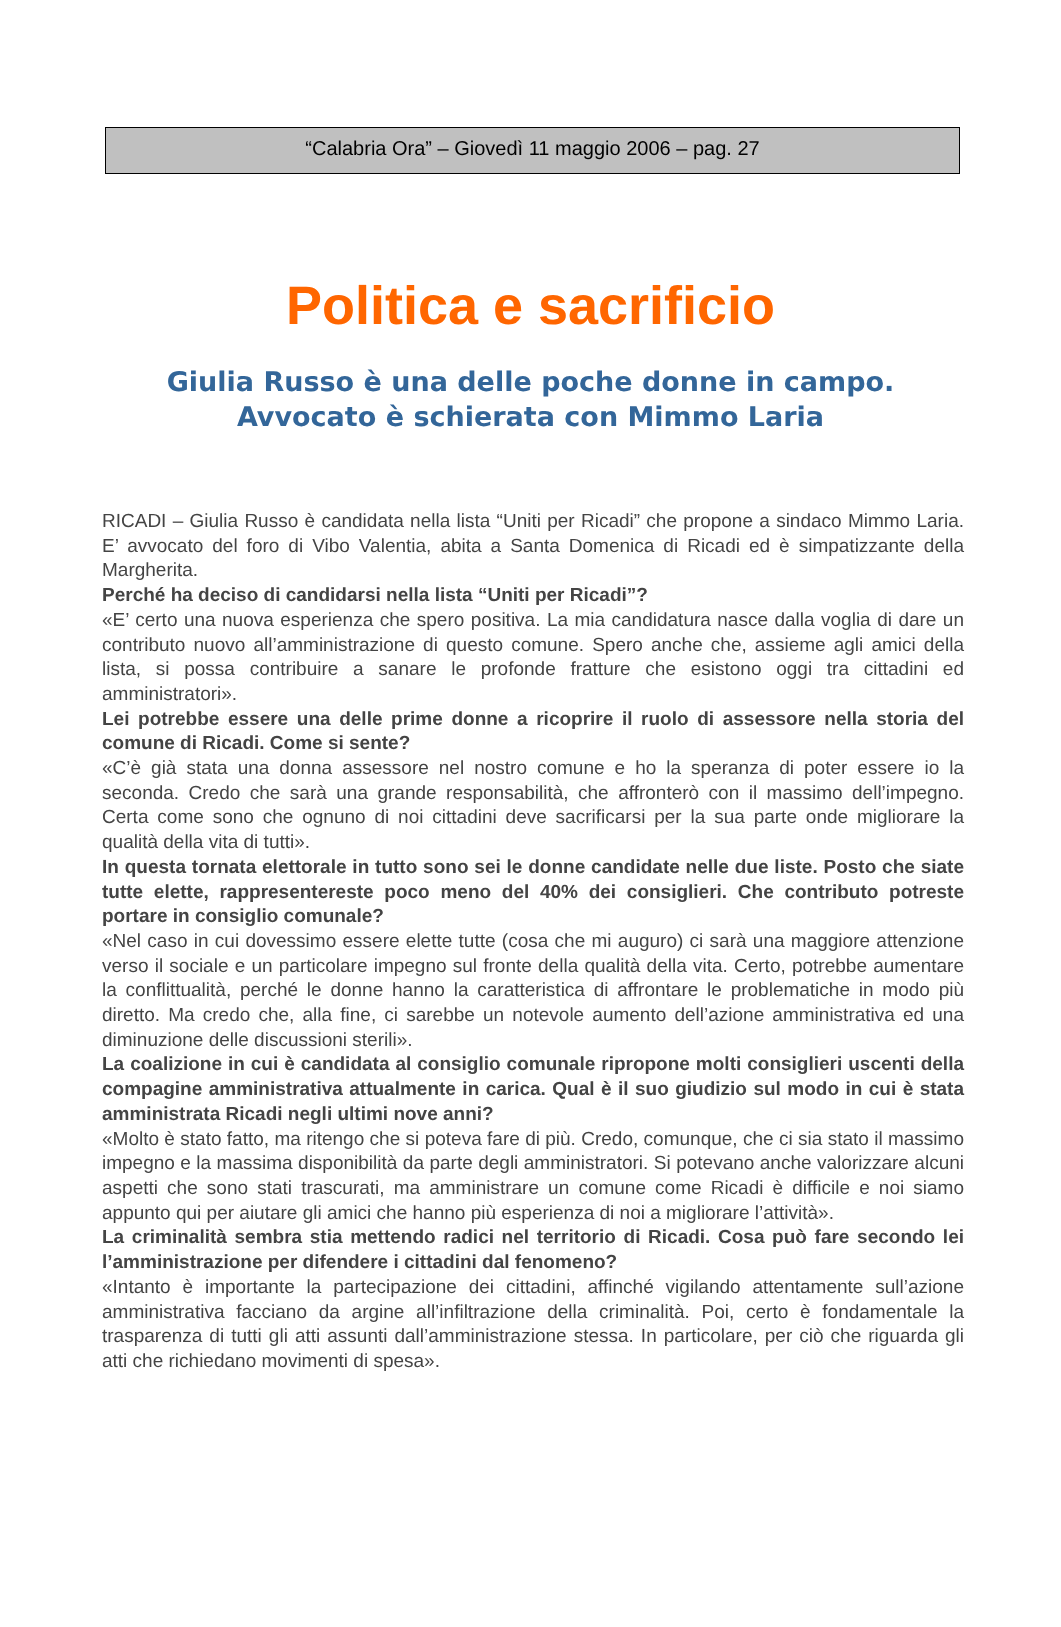“Calabria Ora” – Giovedì 11 maggio 2006 – pag. 27
Politica e sacrificio
Giulia Russo è una delle poche donne in campo.
Avvocato è schierata con Mimmo Laria
RICADI – Giulia Russo è candidata nella lista “Uniti per Ricadi” che propone a sindaco Mimmo Laria. E’ avvocato del foro di Vibo Valentia, abita a Santa Domenica di Ricadi ed è simpatizzante della Margherita.
Perché ha deciso di candidarsi nella lista “Uniti per Ricadi”?
«E’ certo una nuova esperienza che spero positiva. La mia candidatura nasce dalla voglia di dare un contributo nuovo all’amministrazione di questo comune. Spero anche che, assieme agli amici della lista, si possa contribuire a sanare le profonde fratture che esistono oggi tra cittadini ed amministratori».
Lei potrebbe essere una delle prime donne a ricoprire il ruolo di assessore nella storia del comune di Ricadi. Come si sente?
«C’è già stata una donna assessore nel nostro comune e ho la speranza di poter essere io la seconda. Credo che sarà una grande responsabilità, che affronterò con il massimo dell’impegno. Certa come sono che ognuno di noi cittadini deve sacrificarsi per la sua parte onde migliorare la qualità della vita di tutti».
In questa tornata elettorale in tutto sono sei le donne candidate nelle due liste. Posto che siate tutte elette, rappresentereste poco meno del 40% dei consiglieri. Che contributo potreste portare in consiglio comunale?
«Nel caso in cui dovessimo essere elette tutte (cosa che mi auguro) ci sarà una maggiore attenzione verso il sociale e un particolare impegno sul fronte della qualità della vita. Certo, potrebbe aumentare la conflittualità, perché le donne hanno la caratteristica di affrontare le problematiche in modo più diretto. Ma credo che, alla fine, ci sarebbe un notevole aumento dell’azione amministrativa ed una diminuzione delle discussioni sterili».
La coalizione in cui è candidata al consiglio comunale ripropone molti consiglieri uscenti della compagine amministrativa attualmente in carica. Qual è il suo giudizio sul modo in cui è stata amministrata Ricadi negli ultimi nove anni?
«Molto è stato fatto, ma ritengo che si poteva fare di più. Credo, comunque, che ci sia stato il massimo impegno e la massima disponibilità da parte degli amministratori. Si potevano anche valorizzare alcuni aspetti che sono stati trascurati, ma amministrare un comune come Ricadi è difficile e noi siamo appunto qui per aiutare gli amici che hanno più esperienza di noi a migliorare l’attività».
La criminalità sembra stia mettendo radici nel territorio di Ricadi. Cosa può fare secondo lei l’amministrazione per difendere i cittadini dal fenomeno?
«Intanto è importante la partecipazione dei cittadini, affinché vigilando attentamente sull’azione amministrativa facciano da argine all’infiltrazione della criminalità. Poi, certo è fondamentale la trasparenza di tutti gli atti assunti dall’amministrazione stessa. In particolare, per ciò che riguarda gli atti che richiedano movimenti di spesa».